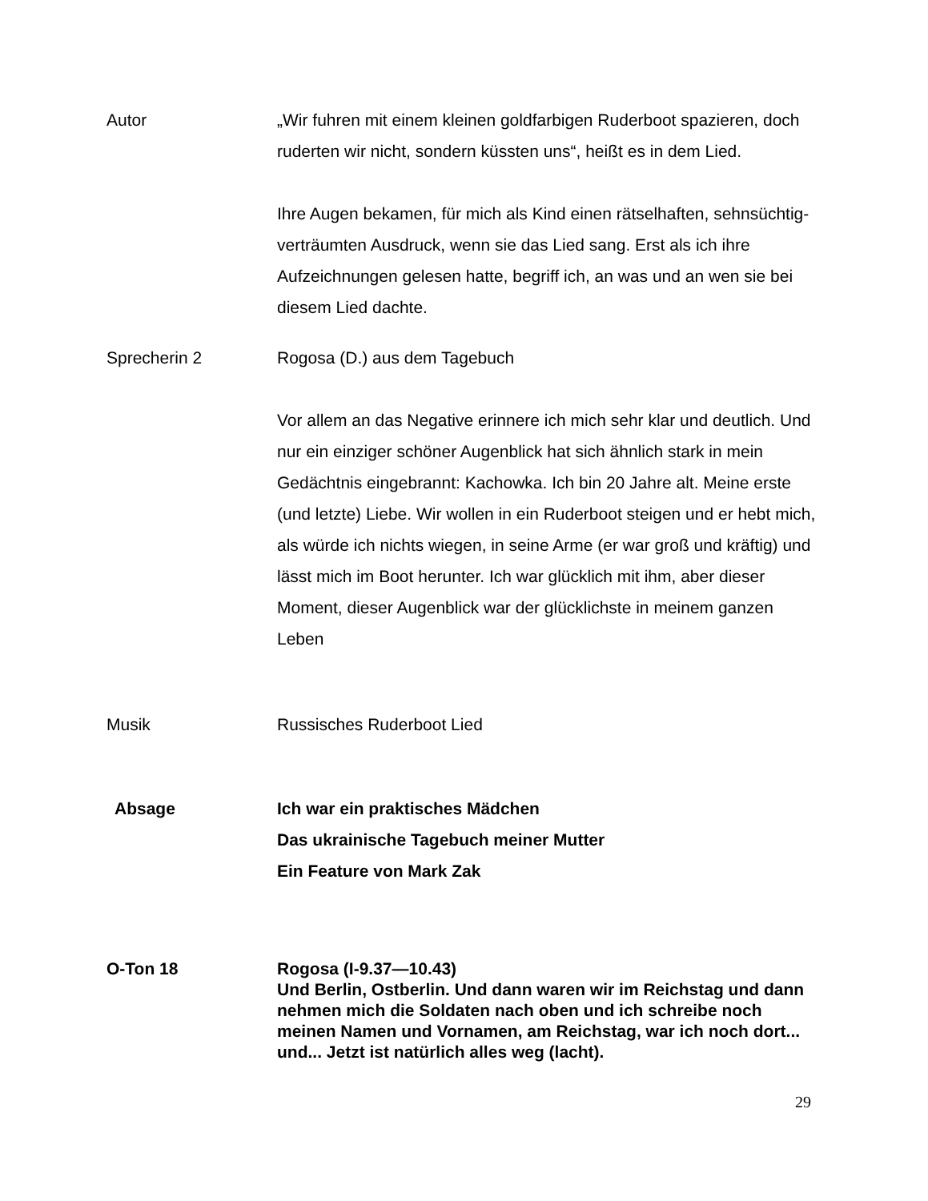Autor „Wir fuhren mit einem kleinen goldfarbigen Ruderboot spazieren, doch ruderten wir nicht, sondern küssten uns“, heißt es in dem Lied.
Ihre Augen bekamen, für mich als Kind einen rätselhaften, sehnsüchtig-verträumten Ausdruck, wenn sie das Lied sang. Erst als ich ihre Aufzeichnungen gelesen hatte, begriff ich, an was und an wen sie bei diesem Lied dachte.
Sprecherin 2 Rogosa (D.) aus dem Tagebuch
Vor allem an das Negative erinnere ich mich sehr klar und deutlich. Und nur ein einziger schöner Augenblick hat sich ähnlich stark in mein Gedächtnis eingebrannt: Kachowka. Ich bin 20 Jahre alt. Meine erste (und letzte) Liebe. Wir wollen in ein Ruderboot steigen und er hebt mich, als würde ich nichts wiegen, in seine Arme (er war groß und kräftig) und lässt mich im Boot herunter. Ich war glücklich mit ihm, aber dieser Moment, dieser Augenblick war der glücklichste in meinem ganzen Leben
Musik Russisches Ruderboot Lied
Absage Ich war ein praktisches Mädchen
Das ukrainische Tagebuch meiner Mutter
Ein Feature von Mark Zak
O-Ton 18 Rogosa (I-9.37—10.43)
Und Berlin, Ostberlin. Und dann waren wir im Reichstag und dann nehmen mich die Soldaten nach oben und ich schreibe noch meinen Namen und Vornamen, am Reichstag, war ich noch dort... und... Jetzt ist natürlich alles weg (lacht).
29